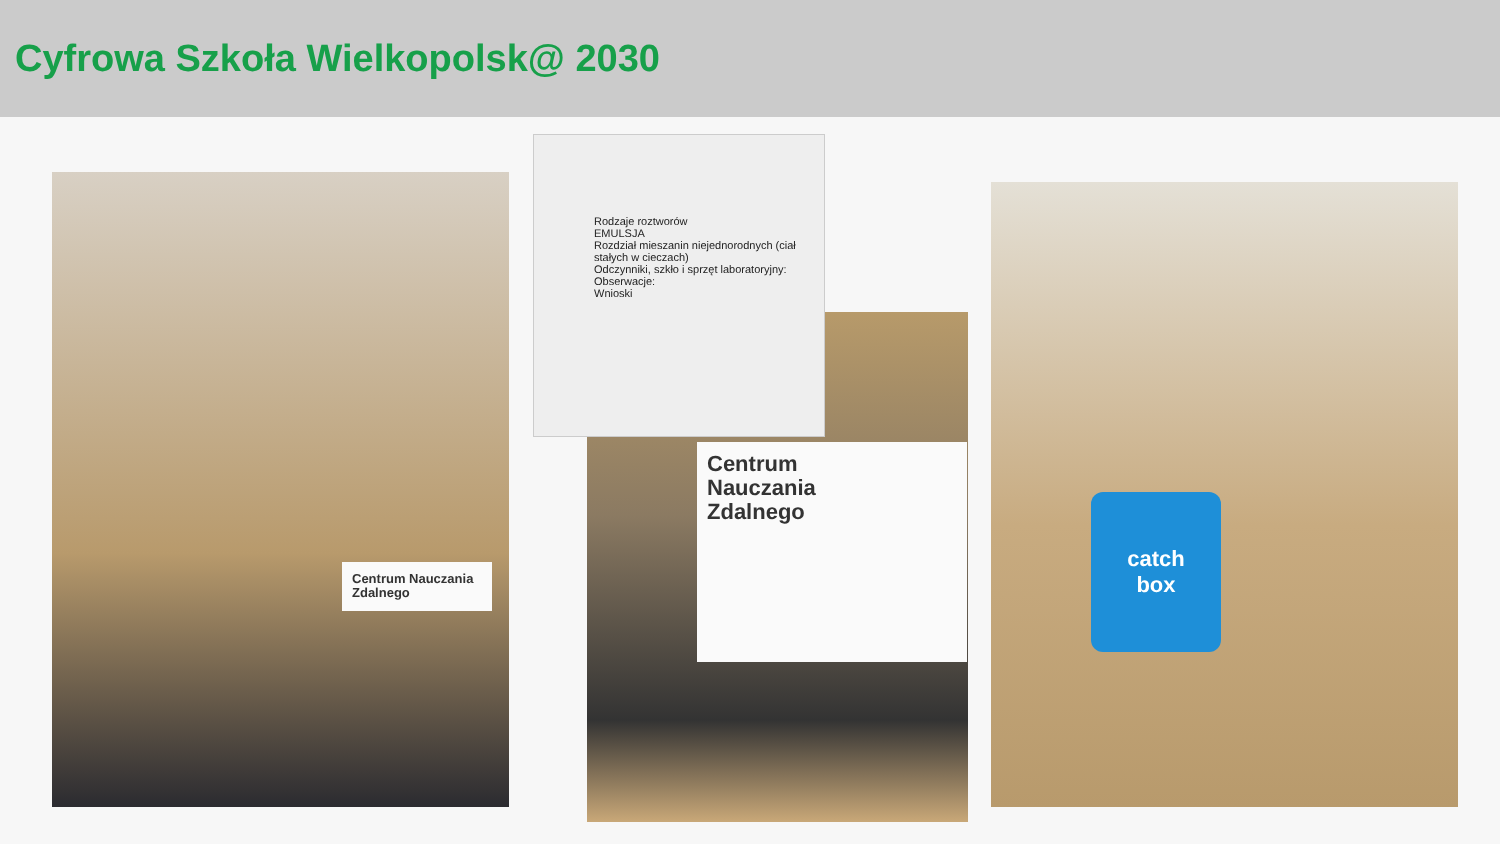Cyfrowa Szkoła Wielkopolsk@ 2030
Centrum Nauczania Zdalnego
Centrum
Nauczania
Zdalnego
Rodzaje roztworów
EMULSJA
Rozdział mieszanin niejednorodnych (ciał stałych w cieczach)
Odczynniki, szkło i sprzęt laboratoryjny:
Obserwacje:
Wnioski
catch
box